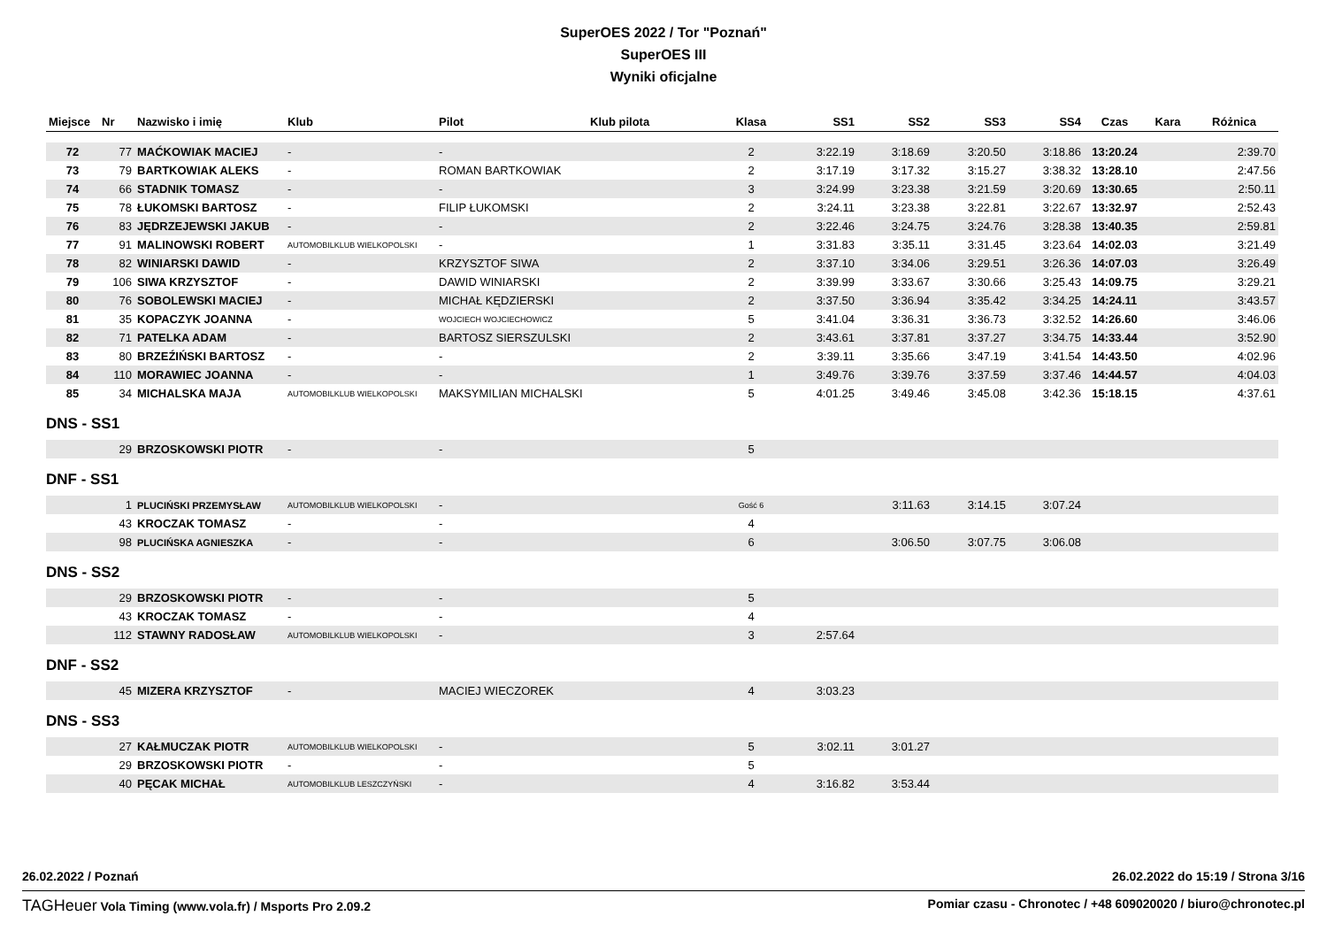SuperOES 2022 / Tor "Poznań"
SuperOES III
Wyniki oficjalne
| Miejsce | Nr | Nazwisko i imię | Klub | Pilot | Klub pilota | Klasa | SS1 | SS2 | SS3 | SS4 | Czas | Kara | Różnica |
| --- | --- | --- | --- | --- | --- | --- | --- | --- | --- | --- | --- | --- | --- |
| 72 | 77 | MAĆKOWIAK MACIEJ | - | - | | 2 | 3:22.19 | 3:18.69 | 3:20.50 | 3:18.86 | 13:20.24 | | 2:39.70 |
| 73 | 79 | BARTKOWIAK ALEKS | - | ROMAN BARTKOWIAK | | 2 | 3:17.19 | 3:17.32 | 3:15.27 | 3:38.32 | 13:28.10 | | 2:47.56 |
| 74 | 66 | STADNIK TOMASZ | - | - | | 3 | 3:24.99 | 3:23.38 | 3:21.59 | 3:20.69 | 13:30.65 | | 2:50.11 |
| 75 | 78 | ŁUKOMSKI BARTOSZ | - | FILIP ŁUKOMSKI | | 2 | 3:24.11 | 3:23.38 | 3:22.81 | 3:22.67 | 13:32.97 | | 2:52.43 |
| 76 | 83 | JĘDRZEJEWSKI JAKUB | - | - | | 2 | 3:22.46 | 3:24.75 | 3:24.76 | 3:28.38 | 13:40.35 | | 2:59.81 |
| 77 | 91 | MALINOWSKI ROBERT | AUTOMOBILKLUB WIELKOPOLSKI | - | | 1 | 3:31.83 | 3:35.11 | 3:31.45 | 3:23.64 | 14:02.03 | | 3:21.49 |
| 78 | 82 | WINIARSKI DAWID | - | KRZYSZTOF SIWA | | 2 | 3:37.10 | 3:34.06 | 3:29.51 | 3:26.36 | 14:07.03 | | 3:26.49 |
| 79 | 106 | SIWA KRZYSZTOF | - | DAWID WINIARSKI | | 2 | 3:39.99 | 3:33.67 | 3:30.66 | 3:25.43 | 14:09.75 | | 3:29.21 |
| 80 | 76 | SOBOLEWSKI MACIEJ | - | MICHAŁ KĘDZIERSKI | | 2 | 3:37.50 | 3:36.94 | 3:35.42 | 3:34.25 | 14:24.11 | | 3:43.57 |
| 81 | 35 | KOPACZYK JOANNA | - | WOJCIECH WOJCIECHOWICZ | | 5 | 3:41.04 | 3:36.31 | 3:36.73 | 3:32.52 | 14:26.60 | | 3:46.06 |
| 82 | 71 | PATELKA ADAM | - | BARTOSZ SIERSZULSKI | | 2 | 3:43.61 | 3:37.81 | 3:37.27 | 3:34.75 | 14:33.44 | | 3:52.90 |
| 83 | 80 | BRZEŹIŃSKI BARTOSZ | - | - | | 2 | 3:39.11 | 3:35.66 | 3:47.19 | 3:41.54 | 14:43.50 | | 4:02.96 |
| 84 | 110 | MORAWIEC JOANNA | - | - | | 1 | 3:49.76 | 3:39.76 | 3:37.59 | 3:37.46 | 14:44.57 | | 4:04.03 |
| 85 | 34 | MICHALSKA MAJA | AUTOMOBILKLUB WIELKOPOLSKI | MAKSYMILIAN MICHALSKI | | 5 | 4:01.25 | 3:49.46 | 3:45.08 | 3:42.36 | 15:18.15 | | 4:37.61 |
DNS - SS1
| | 29 | BRZOSKOWSKI PIOTR | - | - | | 5 | | | | | |
DNF - SS1
| | 1 | PLUCIŃSKI PRZEMYSŁAW | AUTOMOBILKLUB WIELKOPOLSKI | - | | Gość 6 | | 3:11.63 | 3:14.15 | 3:07.24 | |
| | 43 | KROCZAK TOMASZ | - | - | | 4 | | | | | |
| | 98 | PLUCIŃSKA AGNIESZKA | - | - | | 6 | | 3:06.50 | 3:07.75 | 3:06.08 | |
DNS - SS2
| | 29 | BRZOSKOWSKI PIOTR | - | - | | 5 | | | | | |
| | 43 | KROCZAK TOMASZ | - | - | | 4 | | | | | |
| | 112 | STAWNY RADOSŁAW | AUTOMOBILKLUB WIELKOPOLSKI | - | | 3 | 2:57.64 | | | | |
DNF - SS2
| | 45 | MIZERA KRZYSZTOF | - | MACIEJ WIECZOREK | | 4 | 3:03.23 | | | | |
DNS - SS3
| | 27 | KAŁMUCZAK PIOTR | AUTOMOBILKLUB WIELKOPOLSKI | - | | 5 | 3:02.11 | 3:01.27 | | | |
| | 29 | BRZOSKOWSKI PIOTR | - | - | | 5 | | | | | |
| | 40 | PĘCAK MICHAŁ | AUTOMOBILKLUB LESZCZYŃSKI | - | | 4 | 3:16.82 | 3:53.44 | | | |
26.02.2022 / Poznań 26.02.2022 do 15:19 / Strona 3/16
TAGHeuer Vola Timing (www.vola.fr) / Msports Pro 2.09.2 Pomiar czasu - Chronotec / +48 609020020 / biuro@chronotec.pl